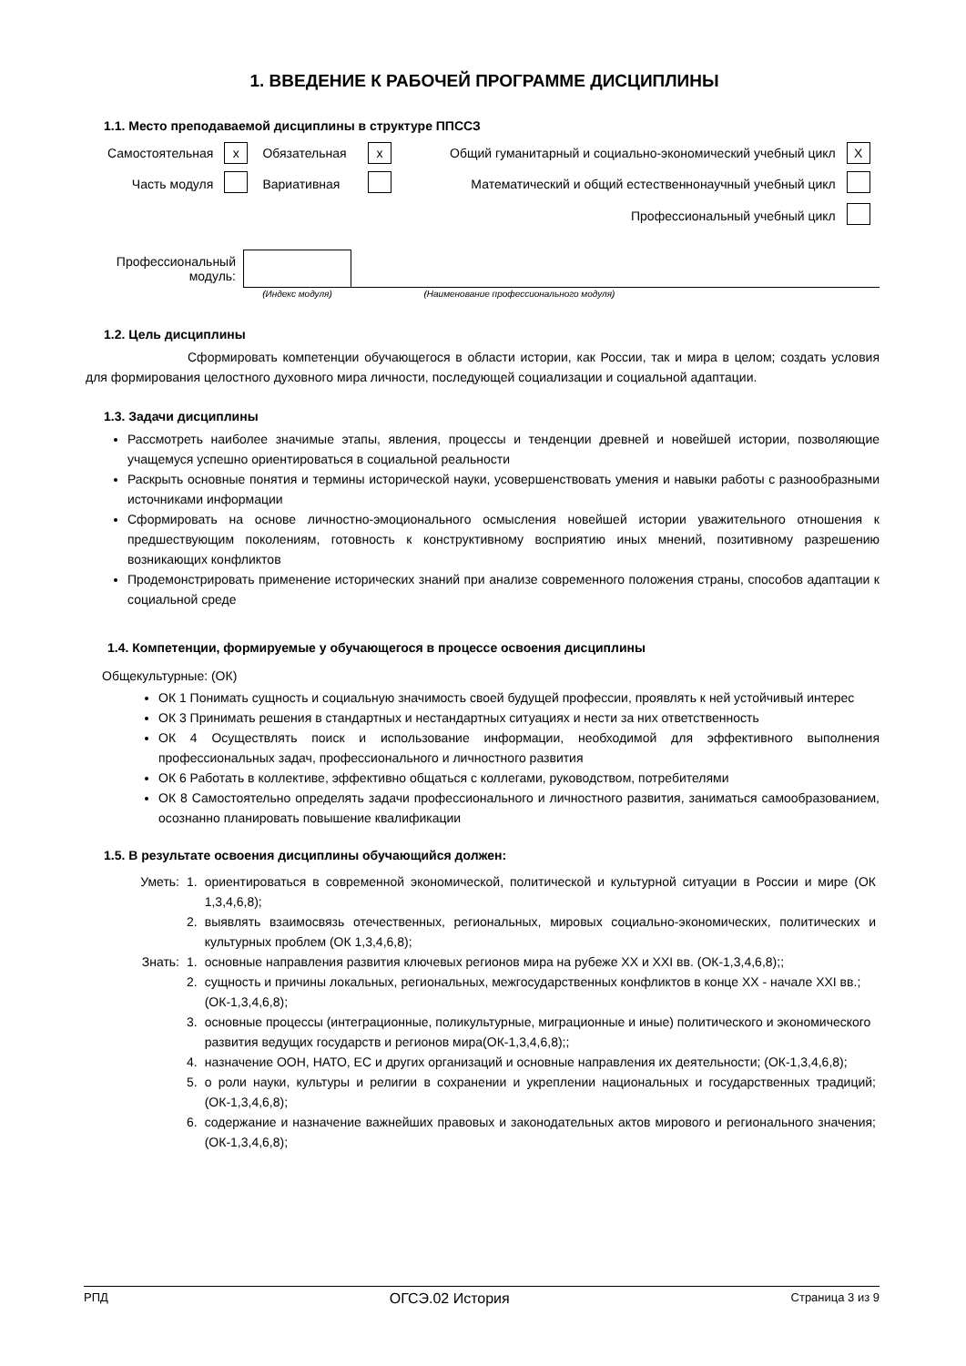1. ВВЕДЕНИЕ К РАБОЧЕЙ ПРОГРАММЕ ДИСЦИПЛИНЫ
1.1. Место преподаваемой дисциплины в структуре ППССЗ
| Самостоятельная | x | Обязательная | x | Общий гуманитарный и социально-экономический учебный цикл | X |
| Часть модуля | | Вариативная | | Математический и общий естественнонаучный учебный цикл | |
| | | | | Профессиональный учебный цикл | |
| Профессиональный модуль: | | |
| | (Индекс модуля) | (Наименование профессионального модуля) |
1.2. Цель дисциплины
Сформировать компетенции обучающегося в области истории, как России, так и мира в целом; создать условия для формирования целостного духовного мира личности, последующей социализации и социальной адаптации.
1.3. Задачи дисциплины
Рассмотреть наиболее значимые этапы, явления, процессы и тенденции древней и новейшей истории, позволяющие учащемуся успешно ориентироваться в социальной реальности
Раскрыть основные понятия и термины исторической науки, усовершенствовать умения и навыки работы с разнообразными источниками информации
Сформировать на основе личностно-эмоционального осмысления новейшей истории уважительного отношения к предшествующим поколениям, готовность к конструктивному восприятию иных мнений, позитивному разрешению возникающих конфликтов
Продемонстрировать применение исторических знаний при анализе современного положения страны, способов адаптации к социальной среде
1.4. Компетенции, формируемые у обучающегося в процессе освоения дисциплины
Общекультурные: (ОК)
ОК 1 Понимать сущность и социальную значимость своей будущей профессии, проявлять к ней устойчивый интерес
ОК 3 Принимать решения в стандартных и нестандартных ситуациях и нести за них ответственность
ОК 4 Осуществлять поиск и использование информации, необходимой для эффективного выполнения профессиональных задач, профессионального и личностного развития
ОК 6 Работать в коллективе, эффективно общаться с коллегами, руководством, потребителями
ОК 8 Самостоятельно определять задачи профессионального и личностного развития, заниматься самообразованием, осознанно планировать повышение квалификации
1.5. В результате освоения дисциплины обучающийся должен:
| Уметь: | 1. | ориентироваться в современной экономической, политической и культурной ситуации в России и мире (ОК 1,3,4,6,8); |
| | 2. | выявлять взаимосвязь отечественных, региональных, мировых социально-экономических, политических и культурных проблем (ОК 1,3,4,6,8); |
| Знать: | 1. | основные направления развития ключевых регионов мира на рубеже XX и XXI вв. (ОК-1,3,4,6,8);; |
| | 2. | сущность и причины локальных, региональных, межгосударственных конфликтов в конце XX - начале XXI вв.; (ОК-1,3,4,6,8); |
| | 3. | основные процессы (интеграционные, поликультурные, миграционные и иные) политического и экономического развития ведущих государств и регионов мира(ОК-1,3,4,6,8);; |
| | 4. | назначение ООН, НАТО, ЕС и других организаций и основные направления их деятельности; (ОК-1,3,4,6,8); |
| | 5. | о роли науки, культуры и религии в сохранении и укреплении национальных и государственных традиций; (ОК-1,3,4,6,8); |
| | 6. | содержание и назначение важнейших правовых и законодательных актов мирового и регионального значения; (ОК-1,3,4,6,8); |
РПД ОГСЭ.02 История Страница 3 из 9